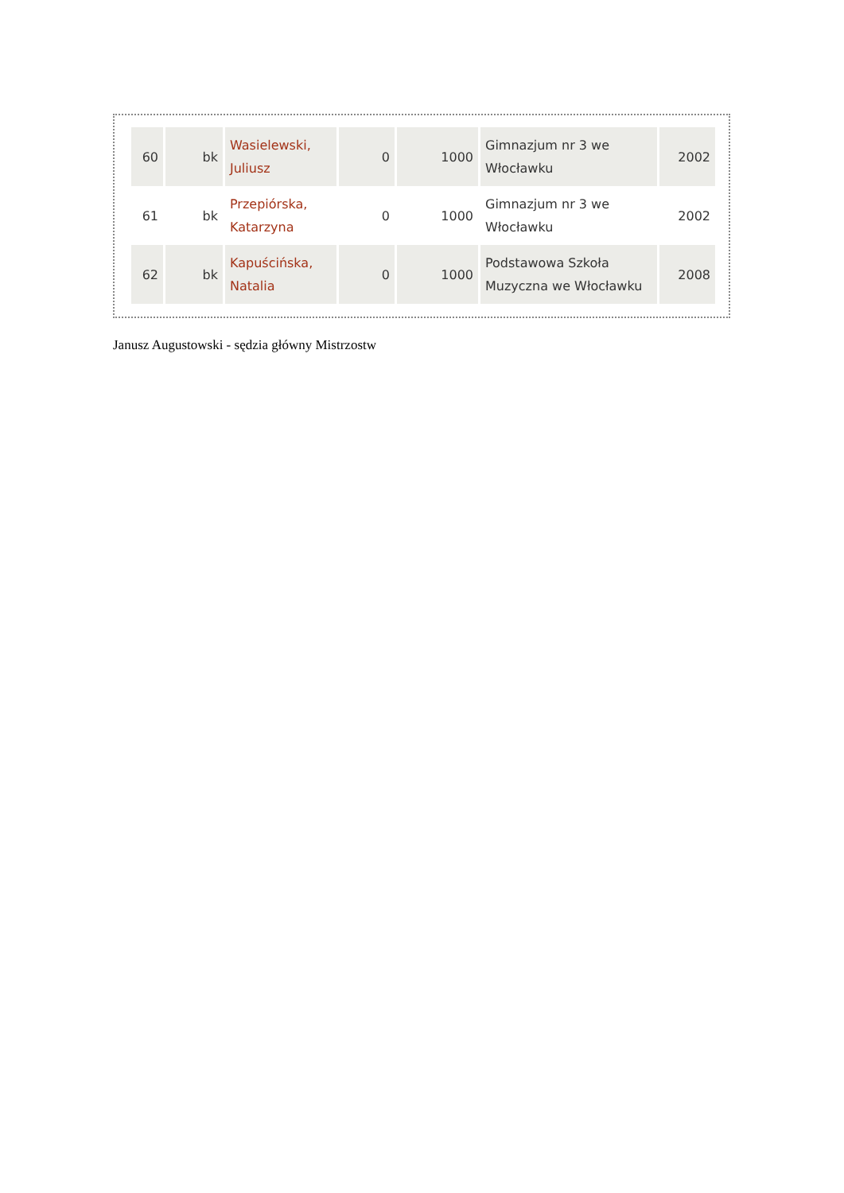| 60 | bk | Wasielewski, Juliusz | 0 | 1000 | Gimnazjum nr 3 we Włocławku | 2002 |
| 61 | bk | Przepiórska, Katarzyna | 0 | 1000 | Gimnazjum nr 3 we Włocławku | 2002 |
| 62 | bk | Kapuścińska, Natalia | 0 | 1000 | Podstawowa Szkoła Muzyczna we Włocławku | 2008 |
Janusz Augustowski - sędzia główny Mistrzostw